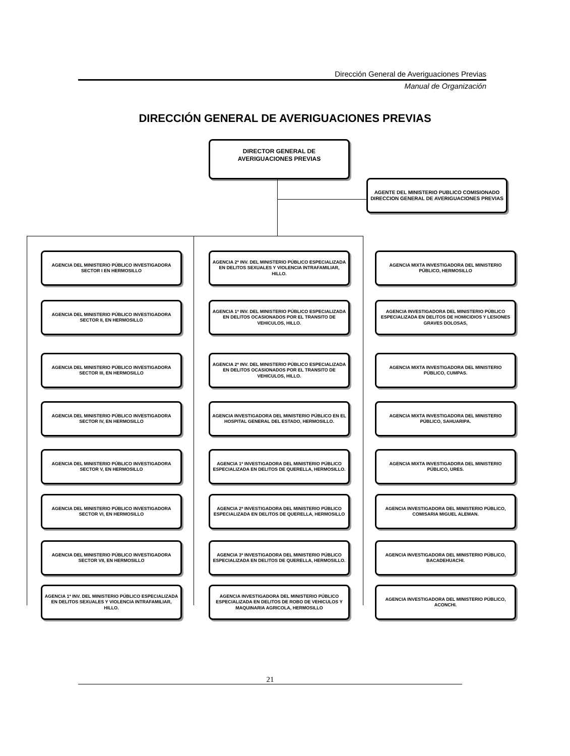Dirección General de Averiguaciones Previas
Manual de Organización
DIRECCIÓN GENERAL DE AVERIGUACIONES PREVIAS
DIRECTOR GENERAL DE
AVERIGUACIONES PREVIAS
AGENTE DEL MINISTERIO PUBLICO COMISIONADO DIRECCION GENERAL DE AVERIGUACIONES PREVIAS
AGENCIA DEL MINISTERIO PÚBLICO INVESTIGADORA SECTOR I EN HERMOSILLO
AGENCIA DEL MINISTERIO PÚBLICO INVESTIGADORA SECTOR II, EN HERMOSILLO
AGENCIA DEL MINISTERIO PÚBLICO INVESTIGADORA SECTOR III, EN HERMOSILLO
AGENCIA DEL MINISTERIO PÚBLICO INVESTIGADORA SECTOR IV, EN HERMOSILLO
AGENCIA DEL MINISTERIO PÚBLICO INVESTIGADORA SECTOR V, EN HERMOSILLO
AGENCIA DEL MINISTERIO PÚBLICO INVESTIGADORA SECTOR VI, EN HERMOSILLO
AGENCIA DEL MINISTERIO PÚBLICO INVESTIGADORA SECTOR VII, EN HERMOSILLO
AGENCIA 1ª INV. DEL MINISTERIO PÚBLICO ESPECIALIZADA EN DELITOS SEXUALES Y VIOLENCIA INTRAFAMILIAR, HILLO.
AGENCIA 2ª INV. DEL MINISTERIO PÚBLICO ESPECIALIZADA EN DELITOS SEXUALES Y VIOLENCIA INTRAFAMILIAR, HILLO.
AGENCIA 1ª INV. DEL MINISTERIO PÚBLICO ESPECIALIZADA EN DELITOS OCASIONADOS POR EL TRANSITO DE VEHICULOS, HILLO.
AGENCIA 2ª INV. DEL MINISTERIO PÚBLICO ESPECIALIZADA EN DELITOS OCASIONADOS POR EL TRANSITO DE VEHICULOS, HILLO.
AGENCIA INVESTIGADORA DEL MINISTERIO PÚBLICO EN EL HOSPITAL GENERAL DEL ESTADO, HERMOSILLO.
AGENCIA 1ª INVESTIGADORA DEL MINISTERIO PÚBLICO ESPECIALIZADA EN DELITOS DE QUERELLA, HERMOSILLO.
AGENCIA 2ª INVESTIGADORA DEL MINISTERIO PÚBLICO ESPECIALIZADA EN DELITOS DE QUERELLA, HERMOSILLO
AGENCIA 3ª INVESTIGADORA DEL MINISTERIO PÚBLICO ESPECIALIZADA EN DELITOS DE QUERELLA, HERMOSILLO.
AGENCIA INVESTIGADORA DEL MINISTERIO PÚBLICO ESPECIALIZADA EN DELITOS DE ROBO DE VEHICULOS Y MAQUINARIA AGRICOLA, HERMOSILLO
AGENCIA MIXTA INVESTIGADORA DEL MINISTERIO PÚBLICO, HERMOSILLO
AGENCIA INVESTIGADORA DEL MINISTERIO PÚBLICO ESPECIALIZADA EN DELITOS DE HOMICIDIOS Y LESIONES GRAVES DOLOSAS,
AGENCIA MIXTA INVESTIGADORA DEL MINISTERIO PÚBLICO, CUMPAS.
AGENCIA MIXTA INVESTIGADORA DEL MINISTERIO PÚBLICO, SAHUARIPA.
AGENCIA MIXTA INVESTIGADORA DEL MINISTERIO PÚBLICO, URES.
AGENCIA INVESTIGADORA DEL MINISTERIO PÚBLICO, COMISARIA MIGUEL ALEMAN.
AGENCIA INVESTIGADORA DEL MINISTERIO PÚBLICO, BACADEHUACHI.
AGENCIA INVESTIGADORA DEL MINISTERIO PÚBLICO, ACONCHI.
21